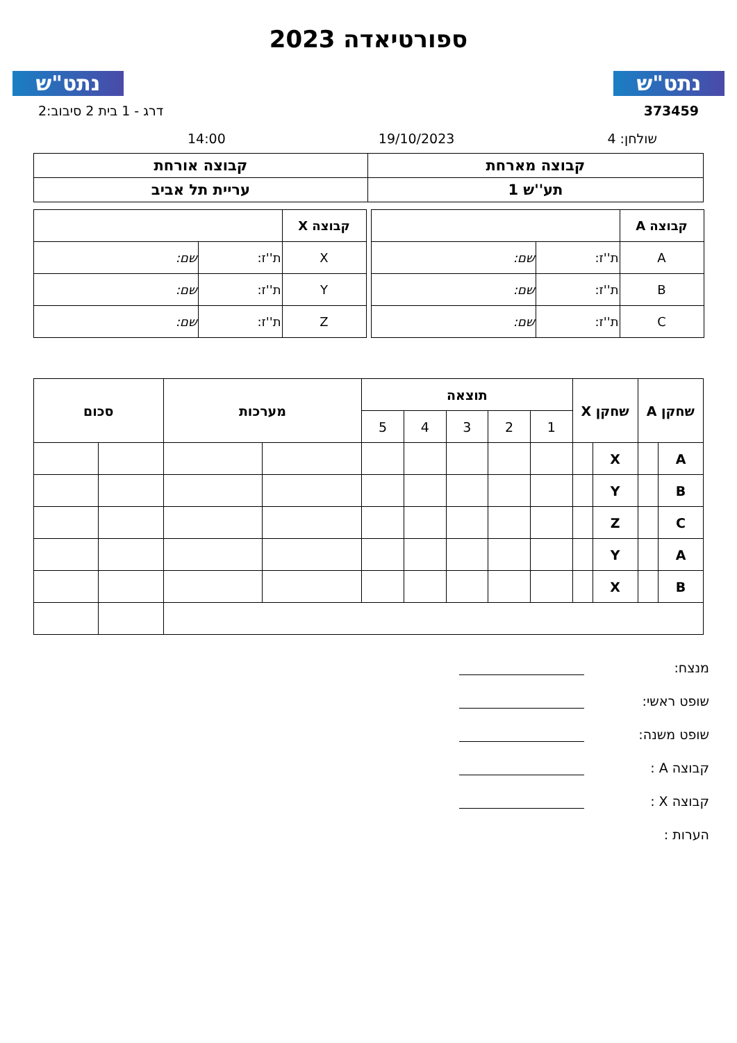נתט"ש
ספורטיאדה 2023
נתט"ש
373459 דרג - 1 בית 2 סיבוב:2
שולחן: 4 19/10/2023 14:00
| קבוצה מארחת | קבוצה אורחת |
| תע''ש 1 | עריית תל אביב |
| קבוצה A | | |
| A | ת''ז: | שם: |
| B | ת''ז: | שם: |
| C | ת''ז: | שם: |
| קבוצה X | | |
| X | ת''ז: | שם: |
| Y | ת''ז: | שם: |
| Z | ת''ז: | שם: |
| שחקן A | | שחקן X | | תוצאה | | | | | מערכות | | סכום | |
| --- | --- | --- | --- | --- | --- | --- | --- | --- | --- | --- | --- | --- |
| | | | | 1 | 2 | 3 | 4 | 5 | | | | |
| A | | X | | | | | | | | | | |
| B | | Y | | | | | | | | | | |
| C | | Z | | | | | | | | | | |
| A | | Y | | | | | | | | | | |
| B | | X | | | | | | | | | | |
מנצח:
שופט ראשי:
שופט משנה:
קבוצה A :
קבוצה X :
הערות :